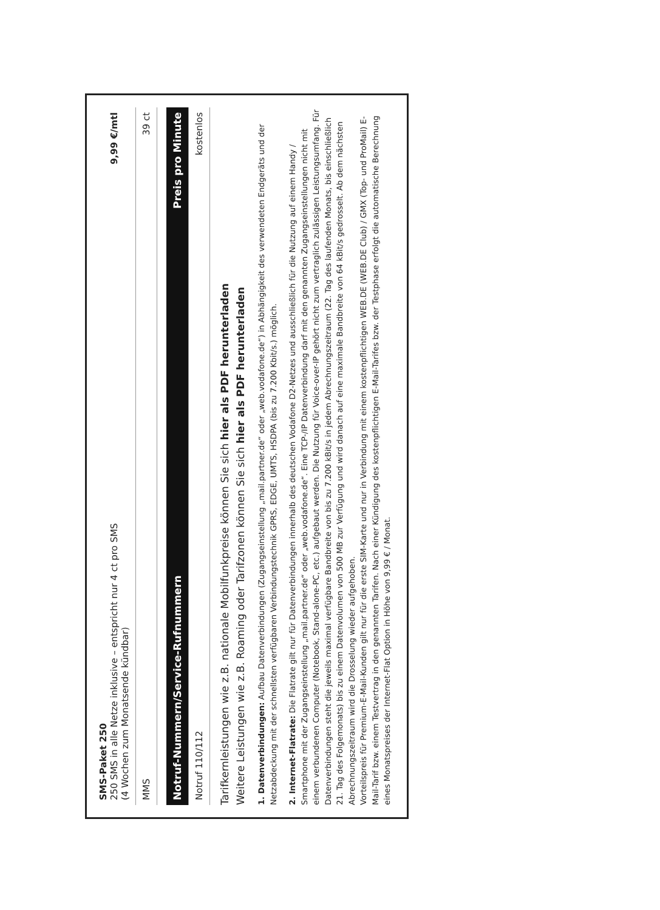| SMS-Paket 250 250 SMS in alle Netze inklusive – entspricht nur 4 ct pro SMS (4 Wochen zum Monatsende kündbar) | 9,99 €/mtl |
| MMS | 39 ct |
| Notruf-Nummern/Service-Rufnummern | Preis pro Minute |
| --- | --- |
| Notruf 110/112 | kostenlos |
Tarifkernleistungen wie z.B. nationale Mobilfunkpreise können Sie sich hier als PDF herunterladen
Weitere Leistungen wie z.B. Roaming oder Tarifzonen können Sie sich hier als PDF herunterladen
1. Datenverbindungen: Aufbau Datenverbindungen (Zugangseinstellung „mail.partner.de“ oder „web.vodafone.de“) in Abhängigkeit des verwendeten Endgeräts und der Netzabdeckung mit der schnellsten verfügbaren Verbindungstechnik GPRS, EDGE, UMTS, HSDPA (bis zu 7.200 Kbit/s.) möglich.
2. Internet-Flatrate: Die Flatrate gilt nur für Datenverbindungen innerhalb des deutschen Vodafone D2-Netzes und ausschließlich für die Nutzung auf einem Handy / Smartphone mit der Zugangseinstellung „mail.partner.de“ oder „web.vodafone.de“. Eine TCP-/IP Datenverbindung darf mit den genannten Zugangseinstellungen nicht mit einem verbundenen Computer (Notebook, Stand-alone-PC, etc.) aufgebaut werden. Die Nutzung für Voice-over-IP gehört nicht zum vertraglich zulässigen Leistungsumfang. Für Datenverbindungen steht die jeweils maximal verfügbare Bandbreite von bis zu 7.200 kBit/s in jedem Abrechnungszeitraum (22. Tag des laufenden Monats, bis einschließlich 21. Tag des Folgemonats) bis zu einem Datenvolumen von 500 MB zur Verfügung und wird danach auf eine maximale Bandbreite von 64 kBit/s gedrosselt. Ab dem nächsten Abrechnungszeitraum wird die Drosselung wieder aufgehoben.
Vorteilspreis für Premium-E-Mail-Kunden gilt nur für die erste SIM-Karte und nur in Verbindung mit einem kostenpflichtigen WEB.DE (WEB.DE Club) / GMX (Top- und ProMail) E-Mail-Tarif bzw. einem Testvertrag in den genannten Tarifen. Nach einer Kündigung des kostenpflichtigen E-Mail-Tarifes bzw. der Testphase erfolgt die automatische Berechnung eines Monatspreises der Internet-Flat Option in Höhe von 9,99 € / Monat.